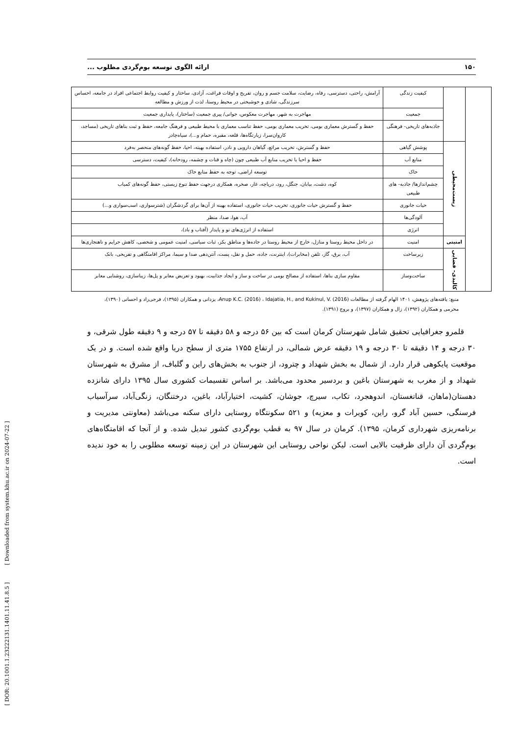۱۵۰ ارائه الگوی توسعه بوم‌گردی مطلوب ...
| | | کیفیت زندگی | آرامش، راحتی، دسترسی، رفاه، رضایت، سلامت جسم و روان، تفریح و اوقات فراغت، آزادی، ساختار و کیفیت روابط اجتماعی افراد در جامعه، احساس سرزندگی، شادی و خوشبختی در محیط روستا، لذت از ورزش و مطالعه |
| | | جمعیت | مهاجرت به شهر، مهاجرت معکوس، جوانی/ پیری جمعیت (ساختار)، پایداری جمعیت |
| | | جاذبه‌های تاریخی- فرهنگی | حفظ و گسترش معماری بومی، تخریب معماری بومی، حفظ تناسب معماری با محیط طبیعی و فرهنگ جامعه، حفظ و ثبت بناهای تاریخی (مساجد، کاروان‌سرا، زیارتگاه‌ها، قلعه، مقبره، حمام و...)، سیاه‌چادر |
| | زیست‌محیطی | پوشش گیاهی | حفظ و گسترش، تخریب مراتع، گیاهان دارویی و نادر، استفاده بهینه، احیا، حفظ گونه‌های منحصر به‌فرد |
| | | منابع آب | حفظ و احیا یا تخریب منابع آب طبیعی چون (چاه و قنات و چشمه، رودخانه)، کیفیت، دسترسی |
| | | خاک | توسعه اراضی، توجه به حفظ منابع خاک |
| | | چشم‌اندازها/ جاذبه- های طبیعی | کوه، دشت، بیابان، جنگل، رود، دریاچه، غار، صخره، همکاری درجهت حفظ تنوع زیستی، حفظ گونه‌های کمیاب |
| | | حیات جانوری | حفظ و گسترش حیات جانوری، تخریب حیات جانوری، استفاده بهینه از آن‌ها برای گردشگران (شترسواری، اسب‌سواری و...) |
| | | آلودگی‌ها | آب، هوا، صدا، منظر |
| | | انرژی | استفاده از انرژی‌های نو و پایدار (آفتاب و باد)، |
| | امنیتی | امنیت | در داخل محیط روستا و منازل، خارج از محیط روستا در جاده‌ها و مناطق بکر، ثبات سیاسی، امنیت عمومی و شخصی، کاهش جرایم و ناهنجاری‌ها |
| | کالبدی- فضایی | زیرساخت | آب، برق، گاز، تلفن (مخابرات)، اینترنت، جاده، حمل و نقل، پست، آنتن‌دهی صدا و سیما، مراکز اقامتگاهی و تفریحی، بانک |
| | | ساخت‌وساز | مقاوم سازی بناها، استفاده از مصالح بومی در ساخت و ساز و ایجاد جذابیت، بهبود و تعریض معابر و پل‌ها، زیباسازی، روشنایی معابر |
منبع: یافته‌های پژوهش، ۱۴۰۱ الهام گرفته از مطالعات Anup K.C. (2016) ، Idajatia, H., and Kukinul, V. (2016)، یزدانی و همکاران (۱۳۹۵)، فرجی‌راد و احسانی (۱۳۹۰)، محرمی و همکاران (۱۳۹۲)، زال و همکاران (۱۳۹۷)، و بروج (۱۳۹۱).
قلمرو جغرافیایی تحقیق شامل شهرستان کرمان است که بین ۵۶ درجه و ۵۸ دقیقه تا ۵۷ درجه و ۹ دقیقه طول شرقی، و ۳۰ درجه و ۱۴ دقیقه تا ۳۰ درجه و ۱۹ دقیقه عرض شمالی، در ارتفاع ۱۷۵۵ متری از سطح دریا واقع شده است. و در یک موقعیت پایکوهی قرار دارد. از شمال به بخش شهداد و چترود، از جنوب به بخش‌های راین و گلباف، از مشرق به شهرستان شهداد و از مغرب به شهرستان باغین و بردسیر محدود می‌باشد. بر اساس تقسیمات کشوری سال ۱۳۹۵ دارای شانزده دهستان(ماهان، قناتغستان، اندوهجرد، تکاب، سیرچ، جوشان، کشیت، اختیارآباد، باغین، درختنگان، زنگی‌آباد، سرآسیاب فرسنگی، حسین آباد گرو، راین، کویرات و معزیه) و ۵۲۱ سکونتگاه روستایی دارای سکنه می‌باشد (معاونتی مدیریت و برنامه‌ریزی شهرداری کرمان، ۱۳۹۵). کرمان در سال ۹۷ به قطب بوم‌گردی کشور تبدیل شده. و از آنجا که اقامتگاه‌های بوم‌گردی آن دارای ظرفیت بالایی است. لیکن نواحی روستایی این شهرستان در این زمینه توسعه مطلوبی را به خود ندیده است.
[ DOR: 20.1001.1.23222131.1401.11.41.8.5 ] [ Downloaded from system.khu.ac.ir on 2024-07-22 ]